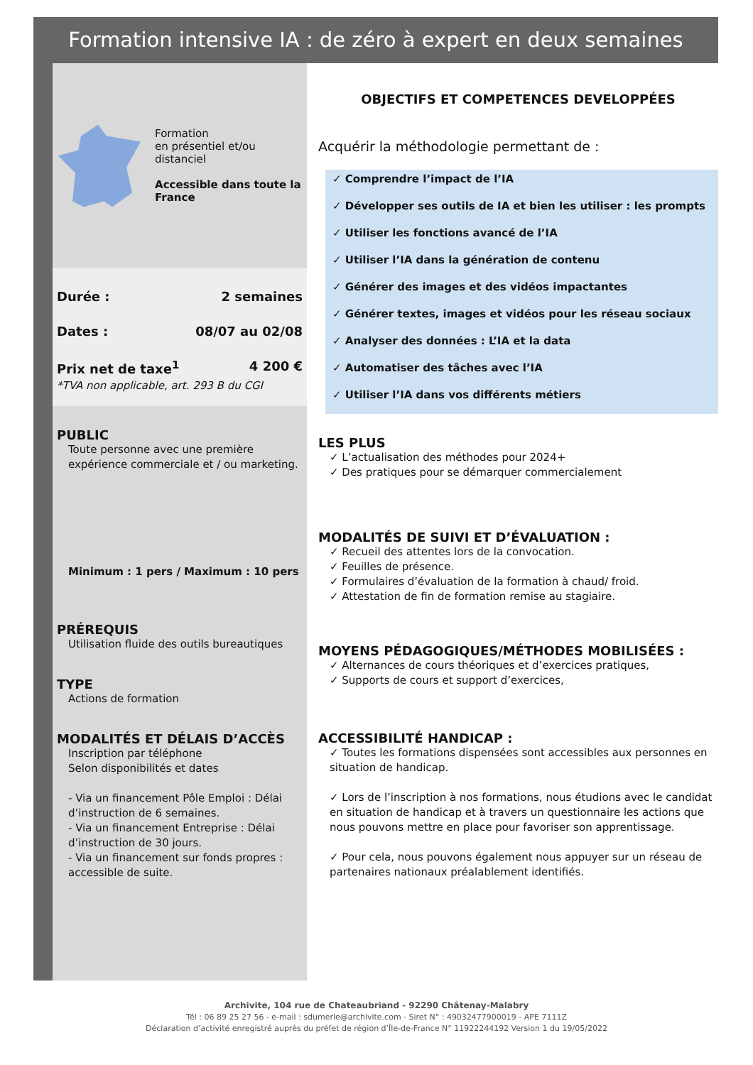Formation intensive IA : de zéro à expert en deux semaines
Formation
en présentiel et/ou
distanciel
Accessible dans toute la France
Durée : 2 semaines
Dates : 08/07 au 02/08
Prix net de taxe<sup>1</sup> 4 200 €
*TVA non applicable, art. 293 B du CGI
PUBLIC
Toute personne avec une première expérience commerciale et / ou marketing.
Minimum : 1 pers / Maximum : 10 pers
PRÉREQUIS
Utilisation fluide des outils bureautiques
TYPE
Actions de formation
MODALITÉS ET DÉLAIS D’ACCÈS
Inscription par téléphone
Selon disponibilités et dates
- Via un financement Pôle Emploi : Délai d’instruction de 6 semaines.
- Via un financement Entreprise : Délai d’instruction de 30 jours.
- Via un financement sur fonds propres : accessible de suite.
OBJECTIFS ET COMPETENCES DEVELOPPÉES
Acquérir la méthodologie permettant de :
✓ Comprendre l’impact de l’IA
✓ Développer ses outils de IA et bien les utiliser : les prompts
✓ Utiliser les fonctions avancé de l’IA
✓ Utiliser l’IA dans la génération de contenu
✓ Générer des images et des vidéos impactantes
✓ Générer textes, images et vidéos pour les réseau sociaux
✓ Analyser des données : L’IA et la data
✓ Automatiser des tâches avec l’IA
✓ Utiliser l’IA dans vos différents métiers
LES PLUS
✓ L’actualisation des méthodes pour 2024+
✓ Des pratiques pour se démarquer commercialement
MODALITÉS DE SUIVI ET D’ÉVALUATION :
✓ Recueil des attentes lors de la convocation.
✓ Feuilles de présence.
✓ Formulaires d’évaluation de la formation à chaud/ froid.
✓ Attestation de fin de formation remise au stagiaire.
MOYENS PÉDAGOGIQUES/MÉTHODES MOBILISÉES :
✓ Alternances de cours théoriques et d’exercices pratiques,
✓ Supports de cours et support d’exercices,
ACCESSIBILITÉ HANDICAP :
✓ Toutes les formations dispensées sont accessibles aux personnes en situation de handicap.
✓ Lors de l’inscription à nos formations, nous étudions avec le candidat en situation de handicap et à travers un questionnaire les actions que nous pouvons mettre en place pour favoriser son apprentissage.
✓ Pour cela, nous pouvons également nous appuyer sur un réseau de partenaires nationaux préalablement identifiés.
Archivite, 104 rue de Chateaubriand - 92290 Châtenay-Malabry
Tél : 06 89 25 27 56 - e-mail : sdumerle@archivite.com - Siret N° : 49032477900019 - APE 7111Z
Déclaration d’activité enregistré auprès du préfet de région d’Île-de-France N° 11922244192 Version 1 du 19/05/2022